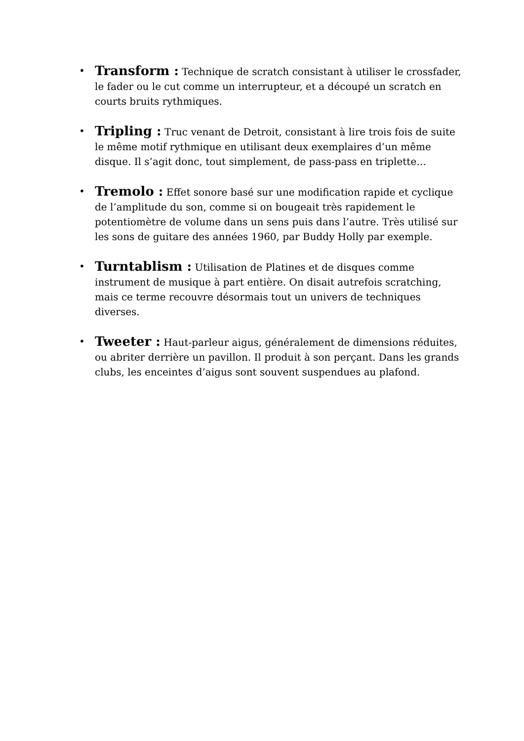• Transform : Technique de scratch consistant à utiliser le crossfader, le fader ou le cut comme un interrupteur, et a découpé un scratch en courts bruits rythmiques.
• Tripling : Truc venant de Detroit, consistant à lire trois fois de suite le même motif rythmique en utilisant deux exemplaires d’un même disque. Il s’agit donc, tout simplement, de pass-pass en triplette…
• Tremolo : Effet sonore basé sur une modification rapide et cyclique de l’amplitude du son, comme si on bougeait très rapidement le potentiomètre de volume dans un sens puis dans l’autre. Très utilisé sur les sons de guitare des années 1960, par Buddy Holly par exemple.
• Turntablism : Utilisation de Platines et de disques comme instrument de musique à part entière. On disait autrefois scratching, mais ce terme recouvre désormais tout un univers de techniques diverses.
• Tweeter : Haut-parleur aigus, généralement de dimensions réduites, ou abriter derrière un pavillon. Il produit à son perçant. Dans les grands clubs, les enceintes d’aigus sont souvent suspendues au plafond.